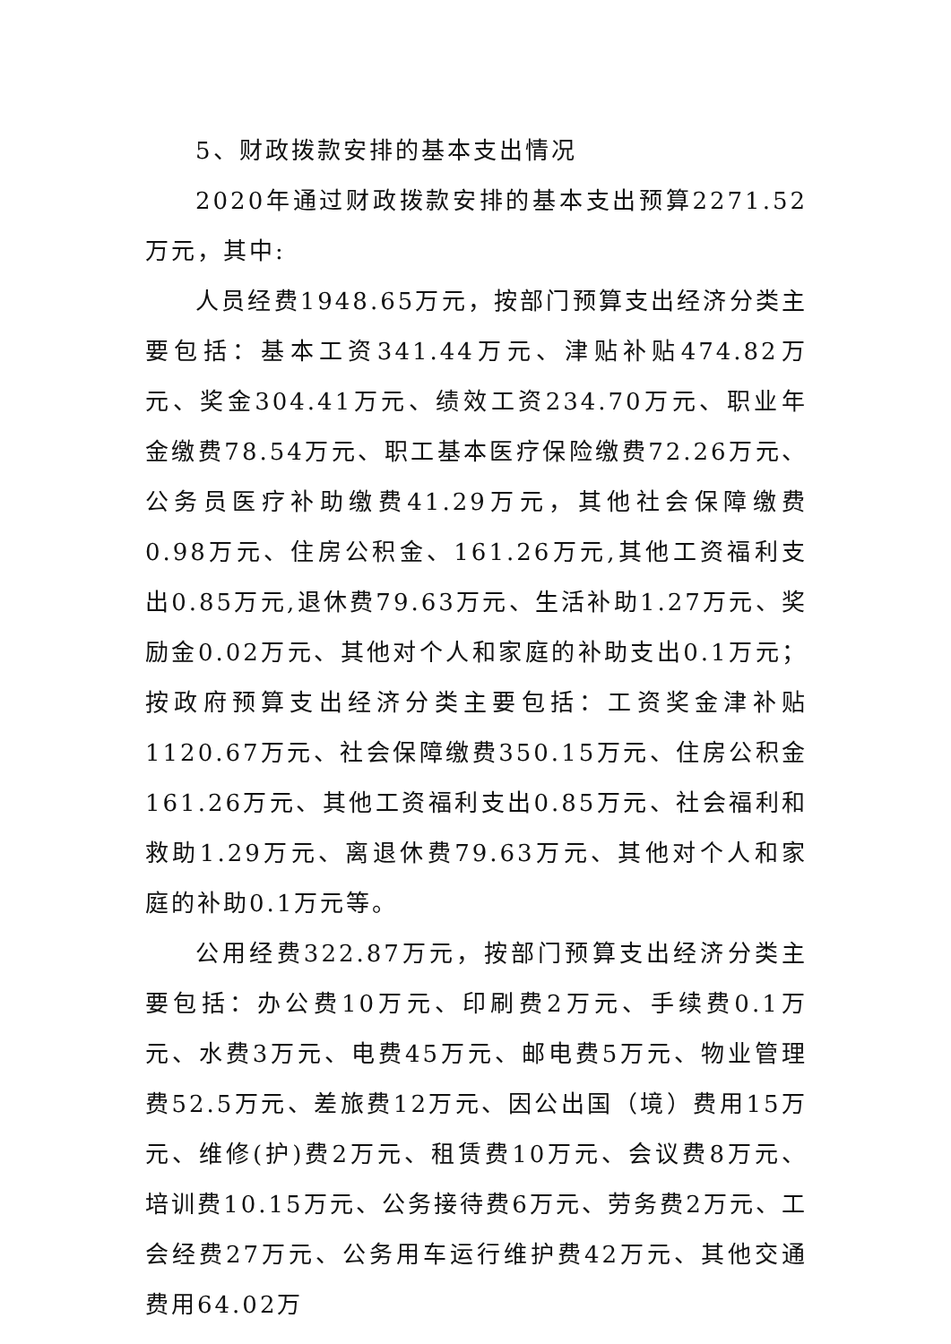5、财政拨款安排的基本支出情况
2020年通过财政拨款安排的基本支出预算2271.52万元，其中:
人员经费1948.65万元，按部门预算支出经济分类主要包括：基本工资341.44万元、津贴补贴474.82万元、奖金304.41万元、绩效工资234.70万元、职业年金缴费78.54万元、职工基本医疗保险缴费72.26万元、公务员医疗补助缴费41.29万元，其他社会保障缴费0.98万元、住房公积金、161.26万元,其他工资福利支出0.85万元,退休费79.63万元、生活补助1.27万元、奖励金0.02万元、其他对个人和家庭的补助支出0.1万元；按政府预算支出经济分类主要包括：工资奖金津补贴1120.67万元、社会保障缴费350.15万元、住房公积金161.26万元、其他工资福利支出0.85万元、社会福利和救助1.29万元、离退休费79.63万元、其他对个人和家庭的补助0.1万元等。
公用经费322.87万元，按部门预算支出经济分类主要包括：办公费10万元、印刷费2万元、手续费0.1万元、水费3万元、电费45万元、邮电费5万元、物业管理费52.5万元、差旅费12万元、因公出国（境）费用15万元、维修(护)费2万元、租赁费10万元、会议费8万元、培训费10.15万元、公务接待费6万元、劳务费2万元、工会经费27万元、公务用车运行维护费42万元、其他交通费用64.02万